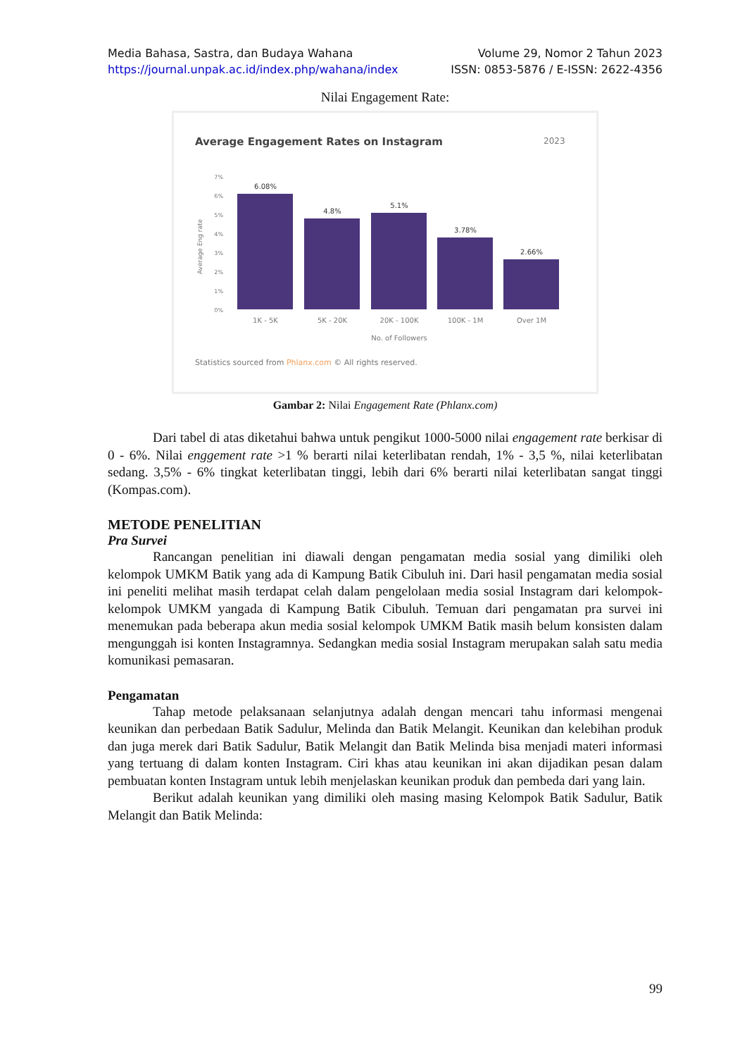Media Bahasa, Sastra, dan Budaya Wahana Volume 29, Nomor 2 Tahun 2023
https://journal.unpak.ac.id/index.php/wahana/index ISSN: 0853-5876 / E-ISSN: 2622-4356
Nilai Engagement Rate:
Average Engagement Rates on Instagram
2023
7%
6%
5%
4%
3%
2%
1%
0%
Average Eng rate
6.08%
4.8%
5.1%
3.78%
2.66%
1K - 5K
5K - 20K
20K - 100K
100K - 1M
Over 1M
No. of Followers
Statistics sourced from Phlanx.com © All rights reserved.
Gambar 2: Nilai Engagement Rate (Phlanx.com)
Dari tabel di atas diketahui bahwa untuk pengikut 1000-5000 nilai engagement rate berkisar di 0 - 6%. Nilai enggement rate >1 % berarti nilai keterlibatan rendah, 1% - 3,5 %, nilai keterlibatan sedang. 3,5% - 6% tingkat keterlibatan tinggi, lebih dari 6% berarti nilai keterlibatan sangat tinggi (Kompas.com).
METODE PENELITIAN
Pra Survei
Rancangan penelitian ini diawali dengan pengamatan media sosial yang dimiliki oleh kelompok UMKM Batik yang ada di Kampung Batik Cibuluh ini. Dari hasil pengamatan media sosial ini peneliti melihat masih terdapat celah dalam pengelolaan media sosial Instagram dari kelompok-kelompok UMKM yangada di Kampung Batik Cibuluh. Temuan dari pengamatan pra survei ini menemukan pada beberapa akun media sosial kelompok UMKM Batik masih belum konsisten dalam mengunggah isi konten Instagramnya. Sedangkan media sosial Instagram merupakan salah satu media komunikasi pemasaran.
Pengamatan
Tahap metode pelaksanaan selanjutnya adalah dengan mencari tahu informasi mengenai keunikan dan perbedaan Batik Sadulur, Melinda dan Batik Melangit. Keunikan dan kelebihan produk dan juga merek dari Batik Sadulur, Batik Melangit dan Batik Melinda bisa menjadi materi informasi yang tertuang di dalam konten Instagram. Ciri khas atau keunikan ini akan dijadikan pesan dalam pembuatan konten Instagram untuk lebih menjelaskan keunikan produk dan pembeda dari yang lain.
Berikut adalah keunikan yang dimiliki oleh masing masing Kelompok Batik Sadulur, Batik Melangit dan Batik Melinda:
99